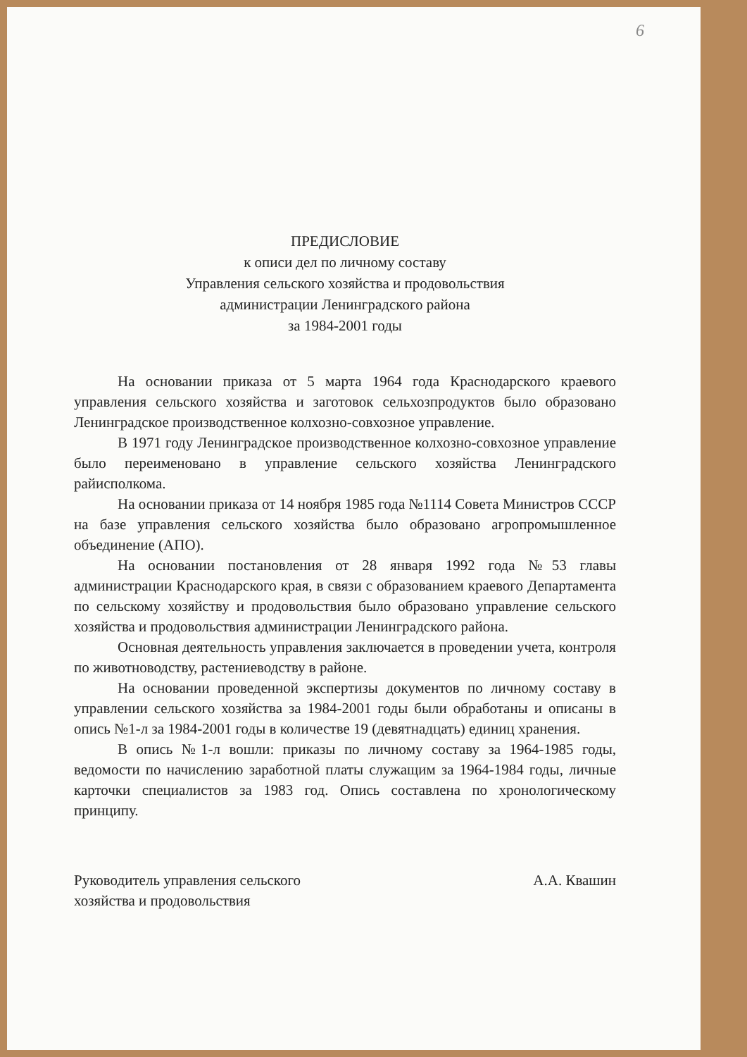6
ПРЕДИСЛОВИЕ
к описи дел по личному составу
Управления сельского хозяйства и продовольствия
администрации Ленинградского района
за 1984-2001 годы
На основании приказа от 5 марта 1964 года Краснодарского краевого управления сельского хозяйства и заготовок сельхозпродуктов было образовано Ленинградское производственное колхозно-совхозное управление.
В 1971 году Ленинградское производственное колхозно-совхозное управление было переименовано в управление сельского хозяйства Ленинградского райисполкома.
На основании приказа от 14 ноября 1985 года №1114 Совета Министров СССР на базе управления сельского хозяйства было образовано агропромышленное объединение (АПО).
На основании постановления от 28 января 1992 года №53 главы администрации Краснодарского края, в связи с образованием краевого Департамента по сельскому хозяйству и продовольствия было образовано управление сельского хозяйства и продовольствия администрации Ленинградского района.
Основная деятельность управления заключается в проведении учета, контроля по животноводству, растениеводству в районе.
На основании проведенной экспертизы документов по личному составу в управлении сельского хозяйства за 1984-2001 годы были обработаны и описаны в опись №1-л за 1984-2001 годы в количестве 19 (девятнадцать) единиц хранения.
В опись №1-л вошли: приказы по личному составу за 1964-1985 годы, ведомости по начислению заработной платы служащим за 1964-1984 годы, личные карточки специалистов за 1983 год. Опись составлена по хронологическому принципу.
Руководитель управления сельского
хозяйства и продовольствия
А.А. Квашин